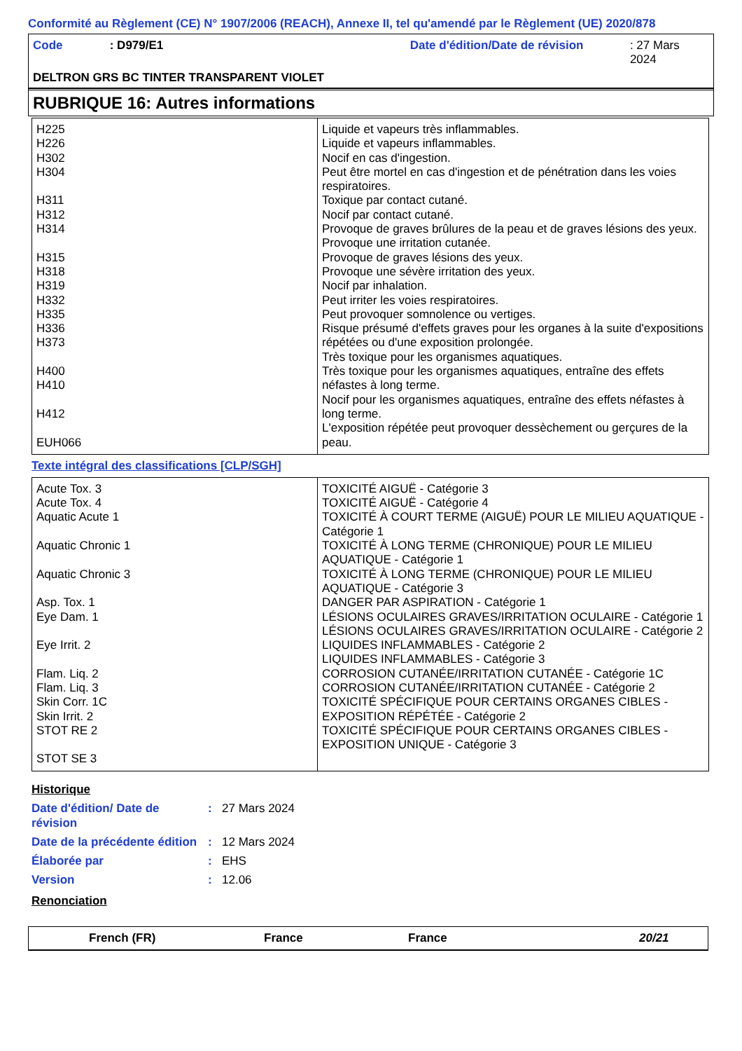Conformité au Règlement (CE) N° 1907/2006 (REACH), Annexe II, tel qu'amendé par le Règlement (UE) 2020/878
Code: D979/E1 Date d'édition/Date de révision: 27 Mars 2024
DELTRON GRS BC TINTER TRANSPARENT VIOLET
RUBRIQUE 16: Autres informations
| H225 H226 H302 H304 H311 H312 H314 H315 H318 H319 H332 H335 H336 H373 H400 H410 H412 EUH066 | Liquide et vapeurs très inflammables. Liquide et vapeurs inflammables. Nocif en cas d'ingestion. Peut être mortel en cas d'ingestion et de pénétration dans les voies respiratoires. Toxique par contact cutané. Nocif par contact cutané. Provoque de graves brûlures de la peau et de graves lésions des yeux. Provoque une irritation cutanée. Provoque de graves lésions des yeux. Provoque une sévère irritation des yeux. Nocif par inhalation. Peut irriter les voies respiratoires. Peut provoquer somnolence ou vertiges. Risque présumé d'effets graves pour les organes à la suite d'expositions répétées ou d'une exposition prolongée. Très toxique pour les organismes aquatiques. Très toxique pour les organismes aquatiques, entraîne des effets néfastes à long terme. Nocif pour les organismes aquatiques, entraîne des effets néfastes à long terme. L'exposition répétée peut provoquer dessèchement ou gerçures de la peau. |
Texte intégral des classifications [CLP/SGH]
| Acute Tox. 3 Acute Tox. 4 Aquatic Acute 1 Aquatic Chronic 1 Aquatic Chronic 3 Asp. Tox. 1 Eye Dam. 1 Eye Irrit. 2 Flam. Liq. 2 Flam. Liq. 3 Skin Corr. 1C Skin Irrit. 2 STOT RE 2 STOT SE 3 | TOXICITÉ AIGUË - Catégorie 3 TOXICITÉ AIGUË - Catégorie 4 TOXICITÉ À COURT TERME (AIGUË) POUR LE MILIEU AQUATIQUE - Catégorie 1 TOXICITÉ À LONG TERME (CHRONIQUE) POUR LE MILIEU AQUATIQUE - Catégorie 1 TOXICITÉ À LONG TERME (CHRONIQUE) POUR LE MILIEU AQUATIQUE - Catégorie 3 DANGER PAR ASPIRATION - Catégorie 1 LÉSIONS OCULAIRES GRAVES/IRRITATION OCULAIRE - Catégorie 1 LÉSIONS OCULAIRES GRAVES/IRRITATION OCULAIRE - Catégorie 2 LIQUIDES INFLAMMABLES - Catégorie 2 LIQUIDES INFLAMMABLES - Catégorie 3 CORROSION CUTANÉE/IRRITATION CUTANÉE - Catégorie 1C CORROSION CUTANÉE/IRRITATION CUTANÉE - Catégorie 2 TOXICITÉ SPÉCIFIQUE POUR CERTAINS ORGANES CIBLES - EXPOSITION RÉPÉTÉE - Catégorie 2 TOXICITÉ SPÉCIFIQUE POUR CERTAINS ORGANES CIBLES - EXPOSITION UNIQUE - Catégorie 3 |
Historique
Date d'édition/ Date de révision: 27 Mars 2024
Date de la précédente édition: 12 Mars 2024
Élaborée par: EHS
Version: 12.06
Renonciation
French (FR) France France 20/21